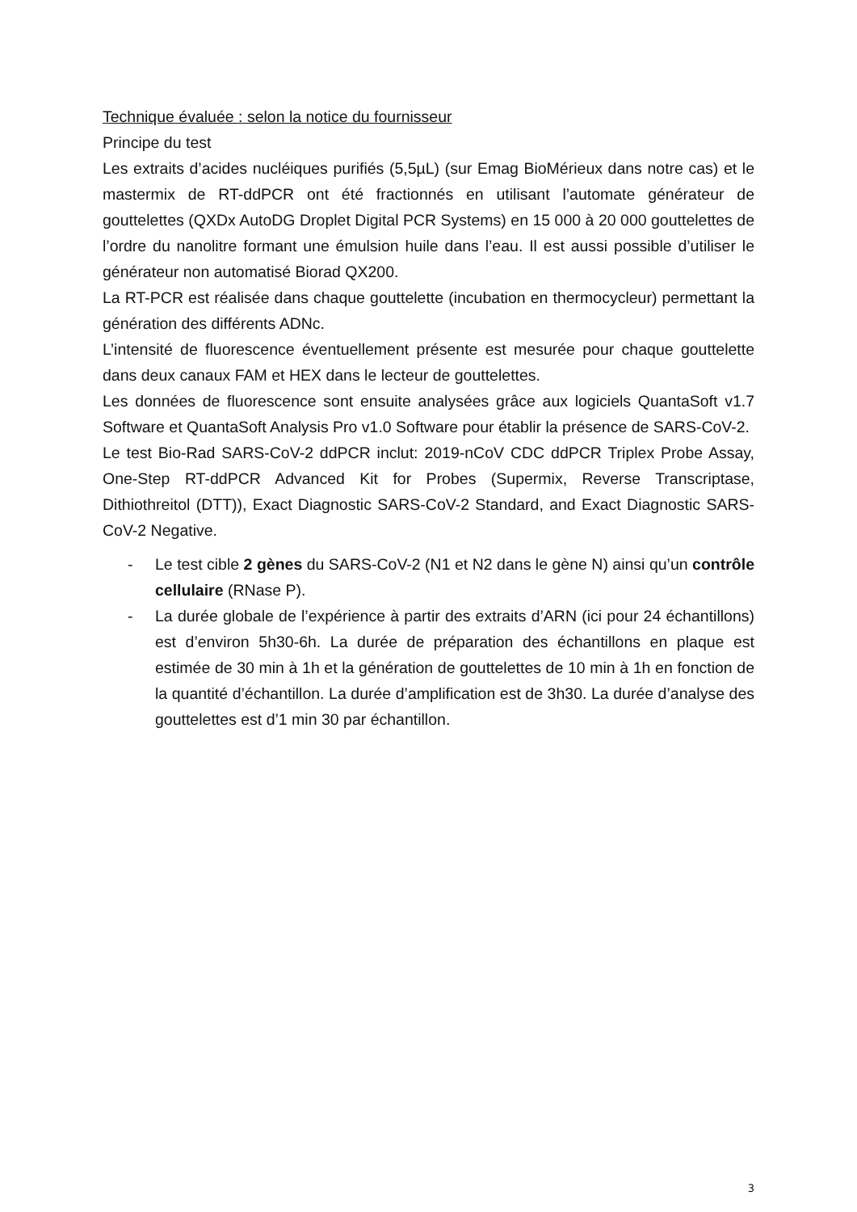Technique évaluée : selon la notice du fournisseur
Principe du test
Les extraits d’acides nucléiques purifiés (5,5µL) (sur Emag BioMérieux dans notre cas) et le mastermix de RT-ddPCR ont été fractionnés en utilisant l’automate générateur de gouttelettes (QXDx AutoDG Droplet Digital PCR Systems) en 15 000 à 20 000 gouttelettes de l’ordre du nanolitre formant une émulsion huile dans l’eau. Il est aussi possible d’utiliser le générateur non automatisé Biorad QX200.
La RT-PCR est réalisée dans chaque gouttelette (incubation en thermocycleur) permettant la génération des différents ADNc.
L’intensité de fluorescence éventuellement présente est mesurée pour chaque gouttelette dans deux canaux FAM et HEX dans le lecteur de gouttelettes.
Les données de fluorescence sont ensuite analysées grâce aux logiciels QuantaSoft v1.7 Software et QuantaSoft Analysis Pro v1.0 Software pour établir la présence de SARS-CoV-2.
Le test Bio-Rad SARS-CoV-2 ddPCR inclut: 2019-nCoV CDC ddPCR Triplex Probe Assay, One-Step RT-ddPCR Advanced Kit for Probes (Supermix, Reverse Transcriptase, Dithiothreitol (DTT)), Exact Diagnostic SARS-CoV-2 Standard, and Exact Diagnostic SARS-CoV-2 Negative.
- Le test cible 2 gènes du SARS-CoV-2 (N1 et N2 dans le gène N) ainsi qu’un contrôle cellulaire (RNase P).
- La durée globale de l’expérience à partir des extraits d’ARN (ici pour 24 échantillons) est d’environ 5h30-6h. La durée de préparation des échantillons en plaque est estimée de 30 min à 1h et la génération de gouttelettes de 10 min à 1h en fonction de la quantité d’échantillon. La durée d’amplification est de 3h30. La durée d’analyse des gouttelettes est d’1 min 30 par échantillon.
3